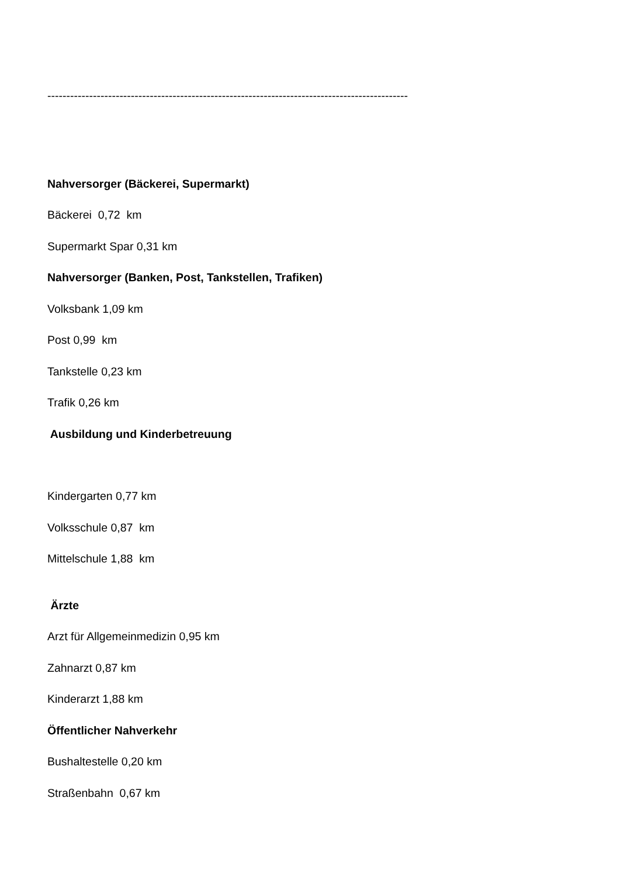-----------------------------------------------------------------------------------------------
Nahversorger (Bäckerei, Supermarkt)
Bäckerei 0,72 km
Supermarkt Spar 0,31 km
Nahversorger (Banken, Post, Tankstellen, Trafiken)
Volksbank 1,09 km
Post 0,99 km
Tankstelle 0,23 km
Trafik 0,26 km
Ausbildung und Kinderbetreuung
Kindergarten 0,77 km
Volksschule 0,87 km
Mittelschule 1,88 km
Ärzte
Arzt für Allgemeinmedizin 0,95 km
Zahnarzt 0,87 km
Kinderarzt 1,88 km
Öffentlicher Nahverkehr
Bushaltestelle 0,20 km
Straßenbahn 0,67 km